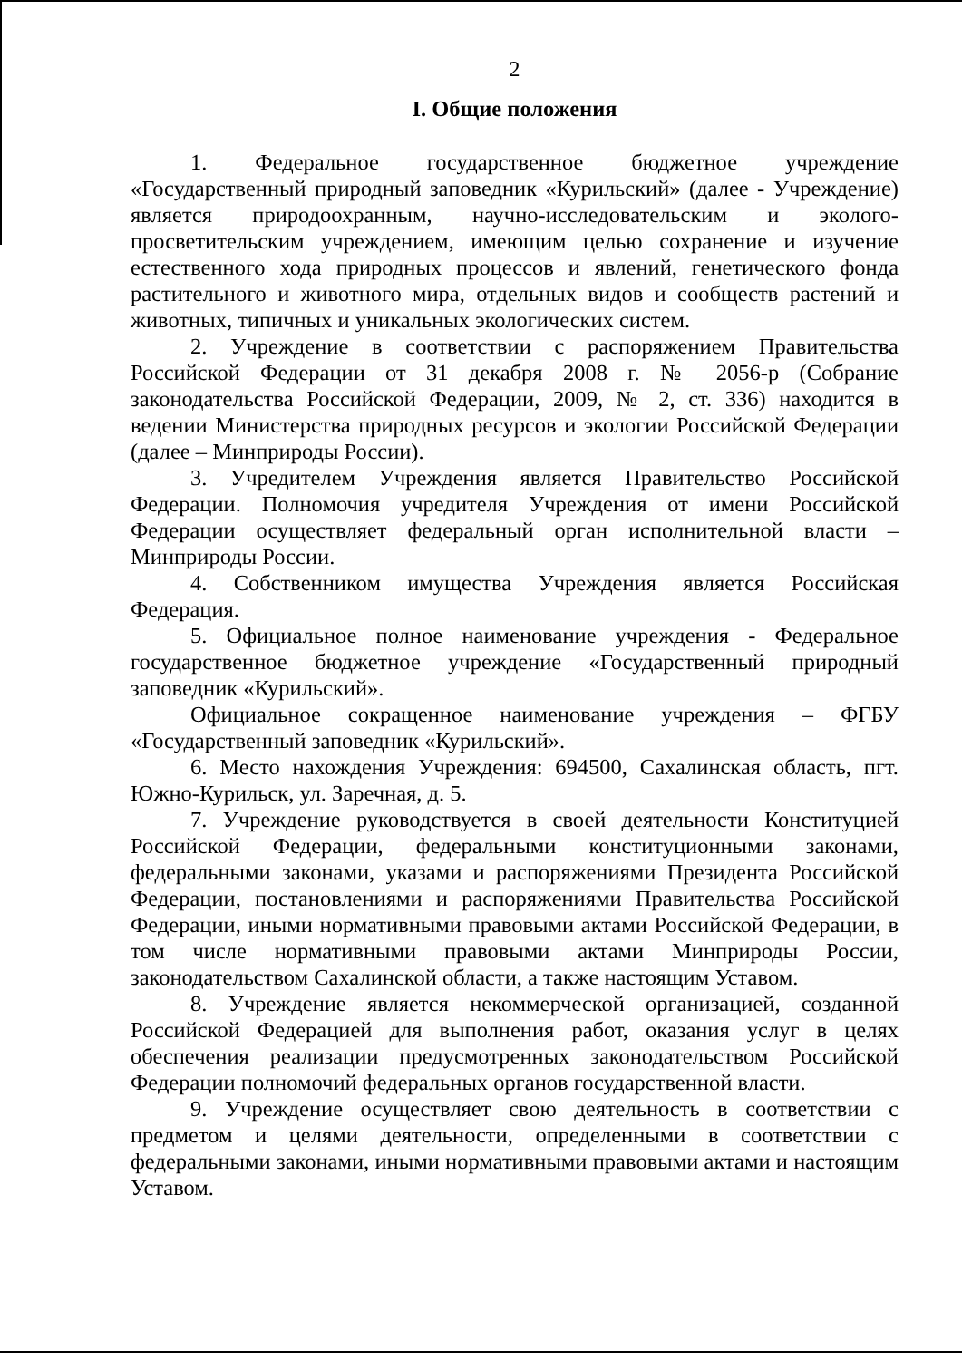2
I. Общие положения
1. Федеральное государственное бюджетное учреждение «Государственный природный заповедник «Курильский» (далее - Учреждение) является природоохранным, научно-исследовательским и эколого-просветительским учреждением, имеющим целью сохранение и изучение естественного хода природных процессов и явлений, генетического фонда растительного и животного мира, отдельных видов и сообществ растений и животных, типичных и уникальных экологических систем.
2. Учреждение в соответствии с распоряжением Правительства Российской Федерации от 31 декабря 2008 г. № 2056-р (Собрание законодательства Российской Федерации, 2009, № 2, ст. 336) находится в ведении Министерства природных ресурсов и экологии Российской Федерации (далее – Минприроды России).
3. Учредителем Учреждения является Правительство Российской Федерации. Полномочия учредителя Учреждения от имени Российской Федерации осуществляет федеральный орган исполнительной власти – Минприроды России.
4. Собственником имущества Учреждения является Российская Федерация.
5. Официальное полное наименование учреждения - Федеральное государственное бюджетное учреждение «Государственный природный заповедник «Курильский».
Официальное сокращенное наименование учреждения – ФГБУ «Государственный заповедник «Курильский».
6. Место нахождения Учреждения: 694500, Сахалинская область, пгт. Южно-Курильск, ул. Заречная, д. 5.
7. Учреждение руководствуется в своей деятельности Конституцией Российской Федерации, федеральными конституционными законами, федеральными законами, указами и распоряжениями Президента Российской Федерации, постановлениями и распоряжениями Правительства Российской Федерации, иными нормативными правовыми актами Российской Федерации, в том числе нормативными правовыми актами Минприроды России, законодательством Сахалинской области, а также настоящим Уставом.
8. Учреждение является некоммерческой организацией, созданной Российской Федерацией для выполнения работ, оказания услуг в целях обеспечения реализации предусмотренных законодательством Российской Федерации полномочий федеральных органов государственной власти.
9. Учреждение осуществляет свою деятельность в соответствии с предметом и целями деятельности, определенными в соответствии с федеральными законами, иными нормативными правовыми актами и настоящим Уставом.